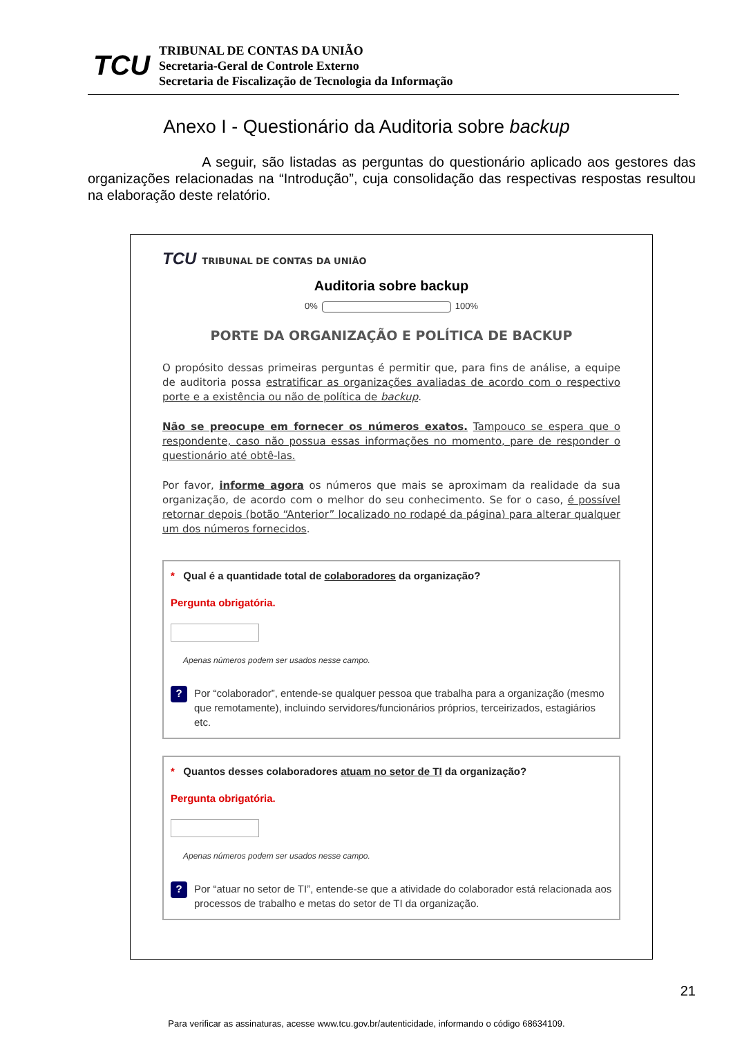TCU
TRIBUNAL DE CONTAS DA UNIÃO
Secretaria-Geral de Controle Externo
Secretaria de Fiscalização de Tecnologia da Informação
Anexo I - Questionário da Auditoria sobre backup
A seguir, são listadas as perguntas do questionário aplicado aos gestores das organizações relacionadas na “Introdução”, cuja consolidação das respectivas respostas resultou na elaboração deste relatório.
TCU TRIBUNAL DE CONTAS DA UNIÃO
Auditoria sobre backup
0% 100%
PORTE DA ORGANIZAÇÃO E POLÍTICA DE BACKUP
O propósito dessas primeiras perguntas é permitir que, para fins de análise, a equipe de auditoria possa estratificar as organizações avaliadas de acordo com o respectivo porte e a existência ou não de política de backup.
Não se preocupe em fornecer os números exatos. Tampouco se espera que o respondente, caso não possua essas informações no momento, pare de responder o questionário até obtê-las.
Por favor, informe agora os números que mais se aproximam da realidade da sua organização, de acordo com o melhor do seu conhecimento. Se for o caso, é possível retornar depois (botão “Anterior” localizado no rodapé da página) para alterar qualquer um dos números fornecidos.
* Qual é a quantidade total de colaboradores da organização?
Pergunta obrigatória.
Apenas números podem ser usados nesse campo.
?
Por “colaborador”, entende-se qualquer pessoa que trabalha para a organização (mesmo que remotamente), incluindo servidores/funcionários próprios, terceirizados, estagiários etc.
* Quantos desses colaboradores atuam no setor de TI da organização?
Pergunta obrigatória.
Apenas números podem ser usados nesse campo.
?
Por “atuar no setor de TI”, entende-se que a atividade do colaborador está relacionada aos processos de trabalho e metas do setor de TI da organização.
21
Para verificar as assinaturas, acesse www.tcu.gov.br/autenticidade, informando o código 68634109.